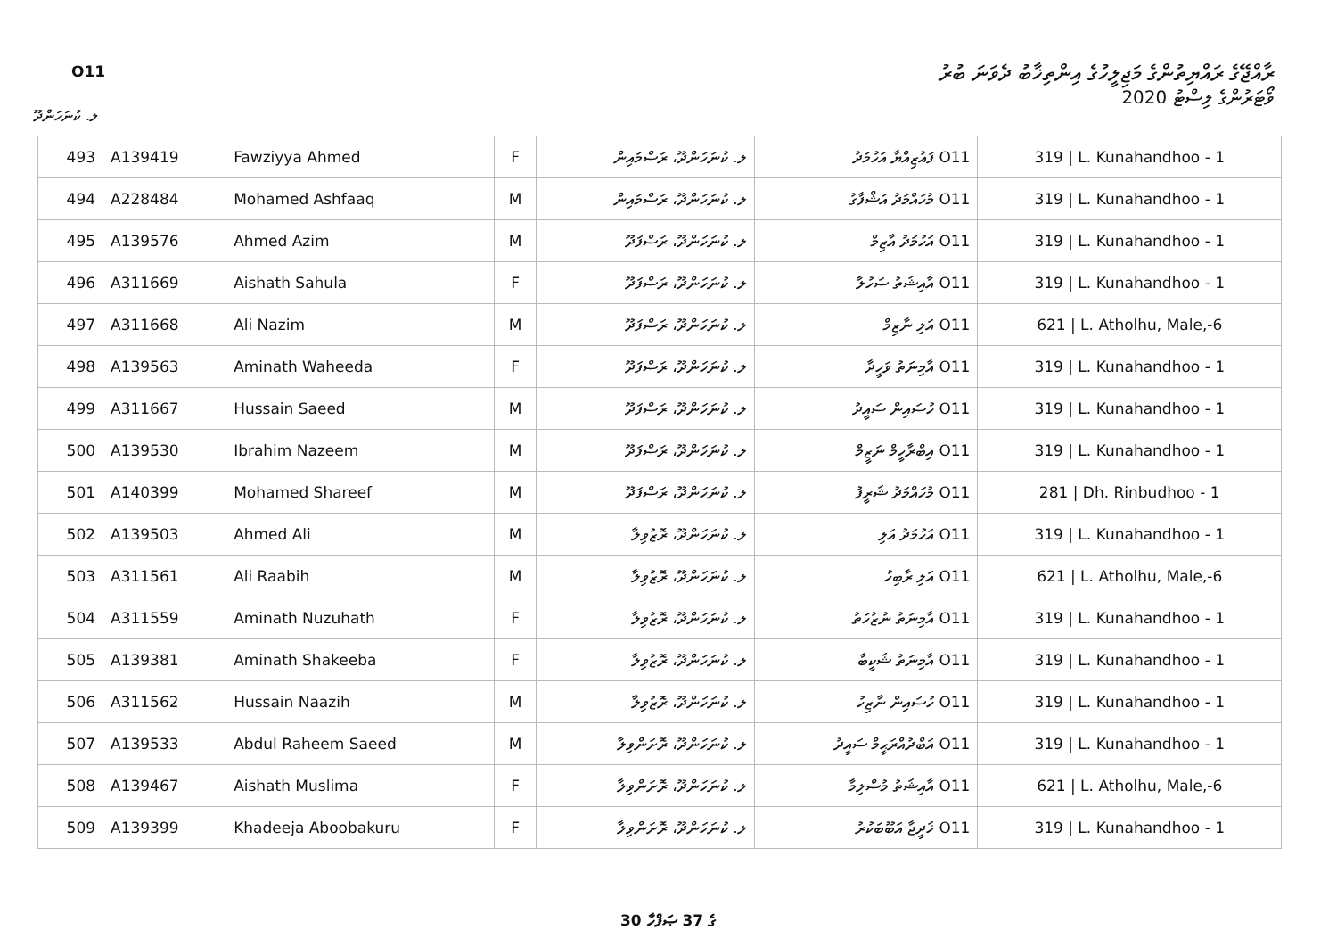O11
ރާއްޖޭގެ ރައްޔިތުންގެ މަޖިލީހުގެ އިންތިޚާބު ދެވަނަ ބުރު
ވޯޓަރުންގެ ލިސްޓު 2020
ލ. ކުނަހަންދޫ
| 493 | A139419 | Fawziyya Ahmed | F | ލ. ކުނަހަންދޫ، ރަސްމައިން | O11 ފައުޒިއްޔާ އަހުމަދު | 319 / L. Kunahandhoo - 1 |
| 494 | A228484 | Mohamed Ashfaaq | M | ލ. ކުނަހަންދޫ، ރަސްމައިން | O11 މުހައްމަދު އަޝްފާގު | 319 / L. Kunahandhoo - 1 |
| 495 | A139576 | Ahmed Azim | M | ލ. ކުނަހަންދޫ، ރަސްފަދޫ | O11 އަހުމަދު އާޒިމް | 319 / L. Kunahandhoo - 1 |
| 496 | A311669 | Aishath Sahula | F | ލ. ކުނަހަންދޫ، ރަސްފަދޫ | O11 އާއިޝަތު ސަހުލާ | 319 / L. Kunahandhoo - 1 |
| 497 | A311668 | Ali Nazim | M | ލ. ކުނަހަންދޫ، ރަސްފަދޫ | O11 އަލި ނާޒިމް | 621 / L. Atholhu, Male,-6 |
| 498 | A139563 | Aminath Waheeda | F | ލ. ކުނަހަންދޫ، ރަސްފަދޫ | O11 އާމިނަތު ވަހީދާ | 319 / L. Kunahandhoo - 1 |
| 499 | A311667 | Hussain Saeed | M | ލ. ކުނަހަންދޫ، ރަސްފަދޫ | O11 ހުސައިން ސައީދު | 319 / L. Kunahandhoo - 1 |
| 500 | A139530 | Ibrahim Nazeem | M | ލ. ކުނަހަންދޫ، ރަސްފަދޫ | O11 އިބްރާހީމް ނަޒީމް | 319 / L. Kunahandhoo - 1 |
| 501 | A140399 | Mohamed Shareef | M | ލ. ކުނަހަންދޫ، ރަސްފަދޫ | O11 މުހައްމަދު ޝަރީފު | 281 / Dh. Rinbudhoo - 1 |
| 502 | A139503 | Ahmed Ali | M | ލ. ކުނަހަންދޫ، ރޮޒުވިލާ | O11 އަހުމަދު އަލި | 319 / L. Kunahandhoo - 1 |
| 503 | A311561 | Ali Raabih | M | ލ. ކުނަހަންދޫ، ރޮޒުވިލާ | O11 އަލި ރާބިހު | 621 / L. Atholhu, Male,-6 |
| 504 | A311559 | Aminath Nuzuhath | F | ލ. ކުނަހަންދޫ، ރޮޒުވިލާ | O11 އާމިނަތު ނުޒުހަތު | 319 / L. Kunahandhoo - 1 |
| 505 | A139381 | Aminath Shakeeba | F | ލ. ކުނަހަންދޫ، ރޮޒުވިލާ | O11 އާމިނަތު ޝަކީބާ | 319 / L. Kunahandhoo - 1 |
| 506 | A311562 | Hussain Naazih | M | ލ. ކުނަހަންދޫ، ރޮޒުވިލާ | O11 ހުސައިން ނާޒިހު | 319 / L. Kunahandhoo - 1 |
| 507 | A139533 | Abdul Raheem Saeed | M | ލ. ކުނަހަންދޫ، ރޮށަންވިލާ | O11 އަބްދުއްރަޙީމް ސައީދު | 319 / L. Kunahandhoo - 1 |
| 508 | A139467 | Aishath Muslima | F | ލ. ކުނަހަންދޫ، ރޮށަންވިލާ | O11 އާއިޝަތު މުސްލިމާ | 621 / L. Atholhu, Male,-6 |
| 509 | A139399 | Khadeeja Aboobakuru | F | ލ. ކުނަހަންދޫ، ރޮށަންވިލާ | O11 ޚަދީޖާ އަބޫބަކުރު | 319 / L. Kunahandhoo - 1 |
30 ގެ 37 ޞަފްހާ